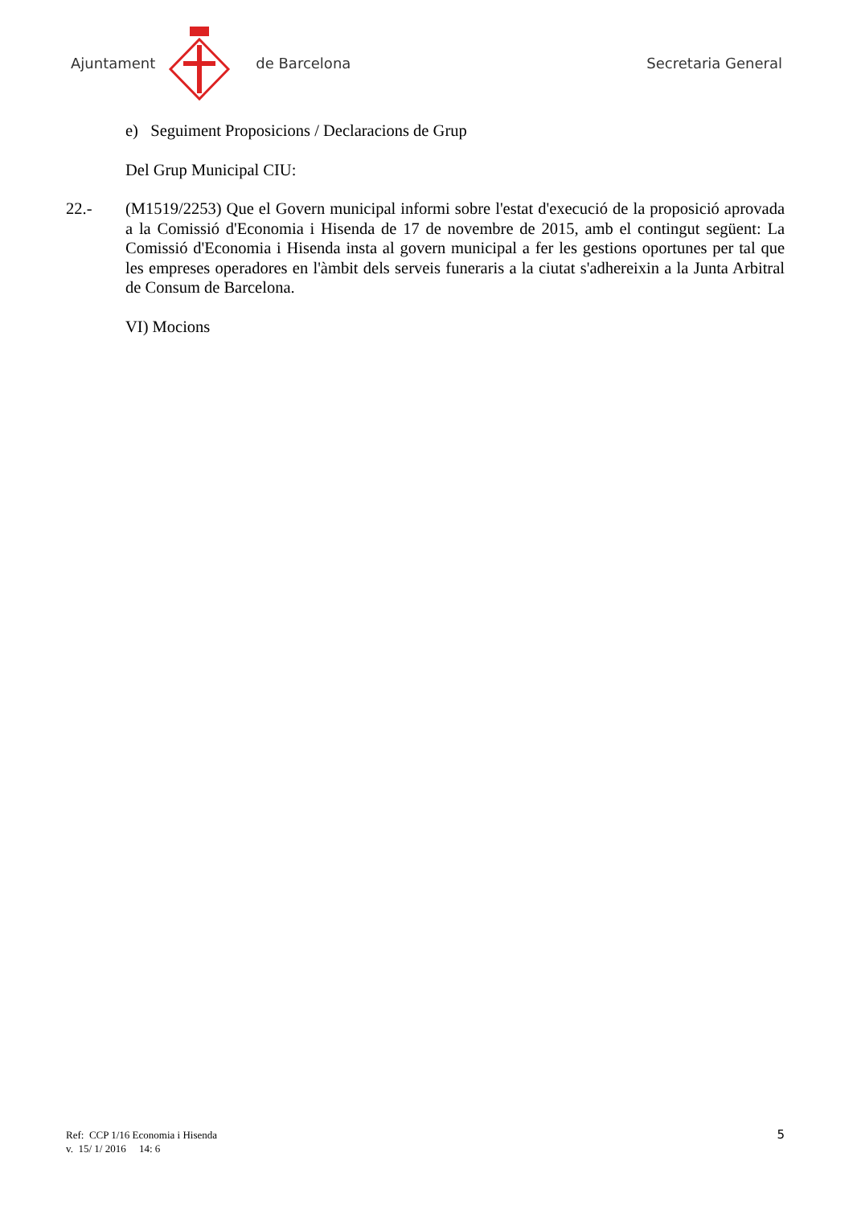Ajuntament de Barcelona Secretaria General
e) Seguiment Proposicions / Declaracions de Grup
Del Grup Municipal CIU:
22.- (M1519/2253) Que el Govern municipal informi sobre l'estat d'execució de la proposició aprovada a la Comissió d'Economia i Hisenda de 17 de novembre de 2015, amb el contingut següent: La Comissió d'Economia i Hisenda insta al govern municipal a fer les gestions oportunes per tal que les empreses operadores en l'àmbit dels serveis funeraris a la ciutat s'adhereixin a la Junta Arbitral de Consum de Barcelona.
VI) Mocions
Ref: CCP 1/16 Economia i Hisenda
v. 15/ 1/ 2016 14: 6
5